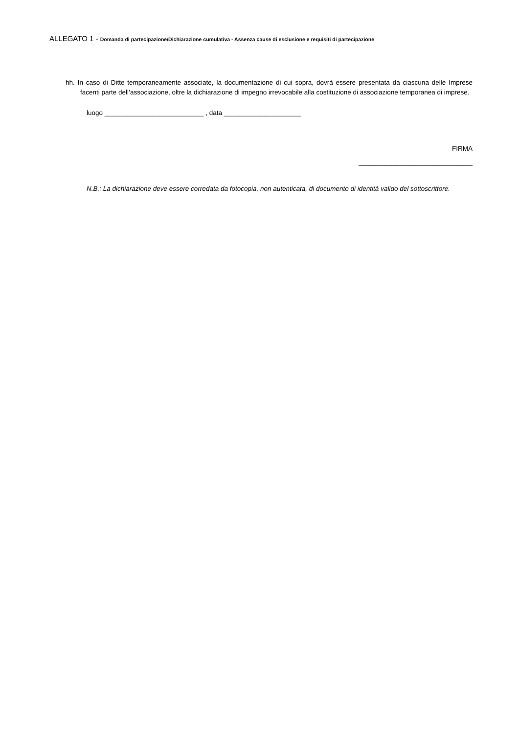ALLEGATO 1 - Domanda di partecipazione/Dichiarazione cumulativa - Assenza cause di esclusione e requisiti di partecipazione
hh. In caso di Ditte temporaneamente associate, la documentazione di cui sopra, dovrà essere presentata da ciascuna delle Imprese facenti parte dell’associazione, oltre la dichiarazione di impegno irrevocabile alla costituzione di associazione temporanea di imprese.
luogo ___________________________ , data _____________________
FIRMA
_______________________________
N.B.: La dichiarazione deve essere corredata da fotocopia, non autenticata, di documento di identità valido del sottoscrittore.